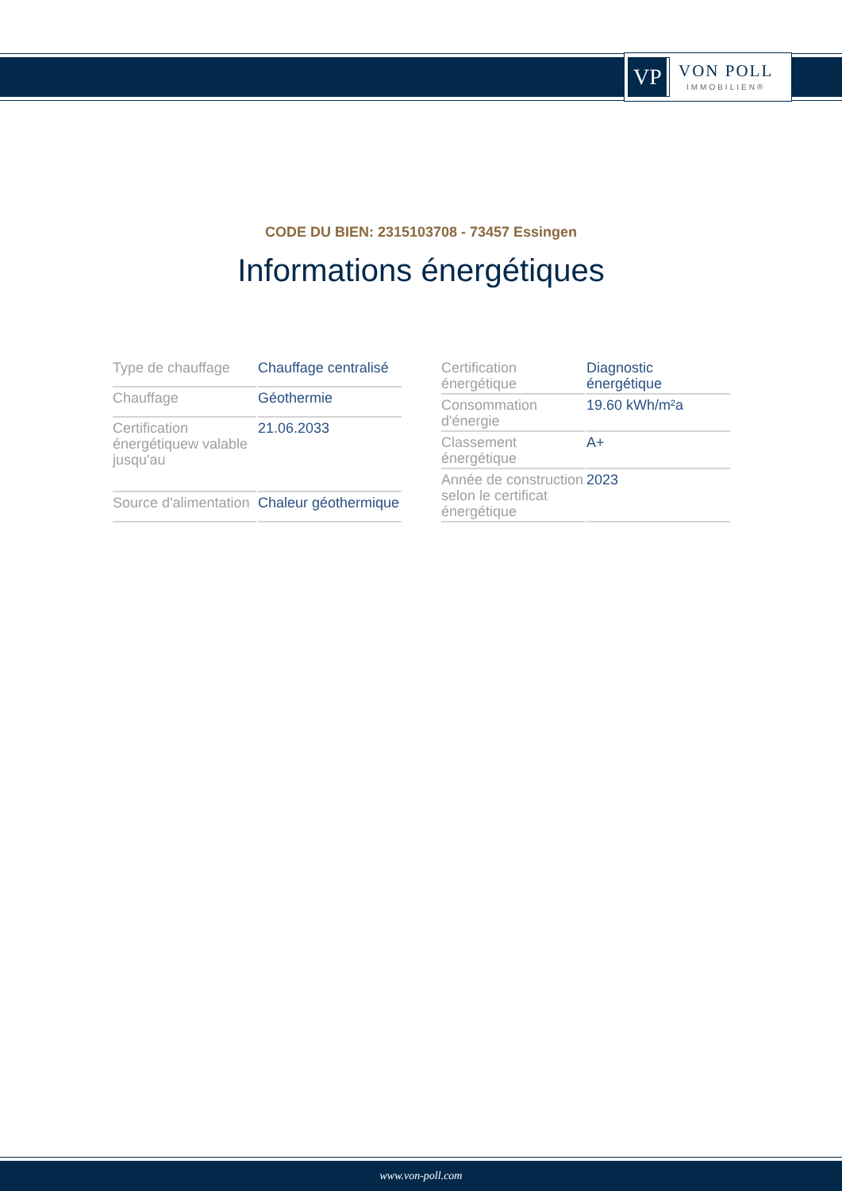VP
VON POLL
IMMOBILIEN®
CODE DU BIEN: 2315103708 - 73457 Essingen
Informations énergétiques
| Type de chauffage | Chauffage centralisé |
| Chauffage | Géothermie |
| Certification énergétiquew valable jusqu'au | 21.06.2033 |
| Source d'alimentation | Chaleur géothermique |
| Certification énergétique | Diagnostic énergétique |
| Consommation d'énergie | 19.60 kWh/m²a |
| Classement énergétique | A+ |
| Année de construction selon le certificat énergétique | 2023 |
www.von-poll.com